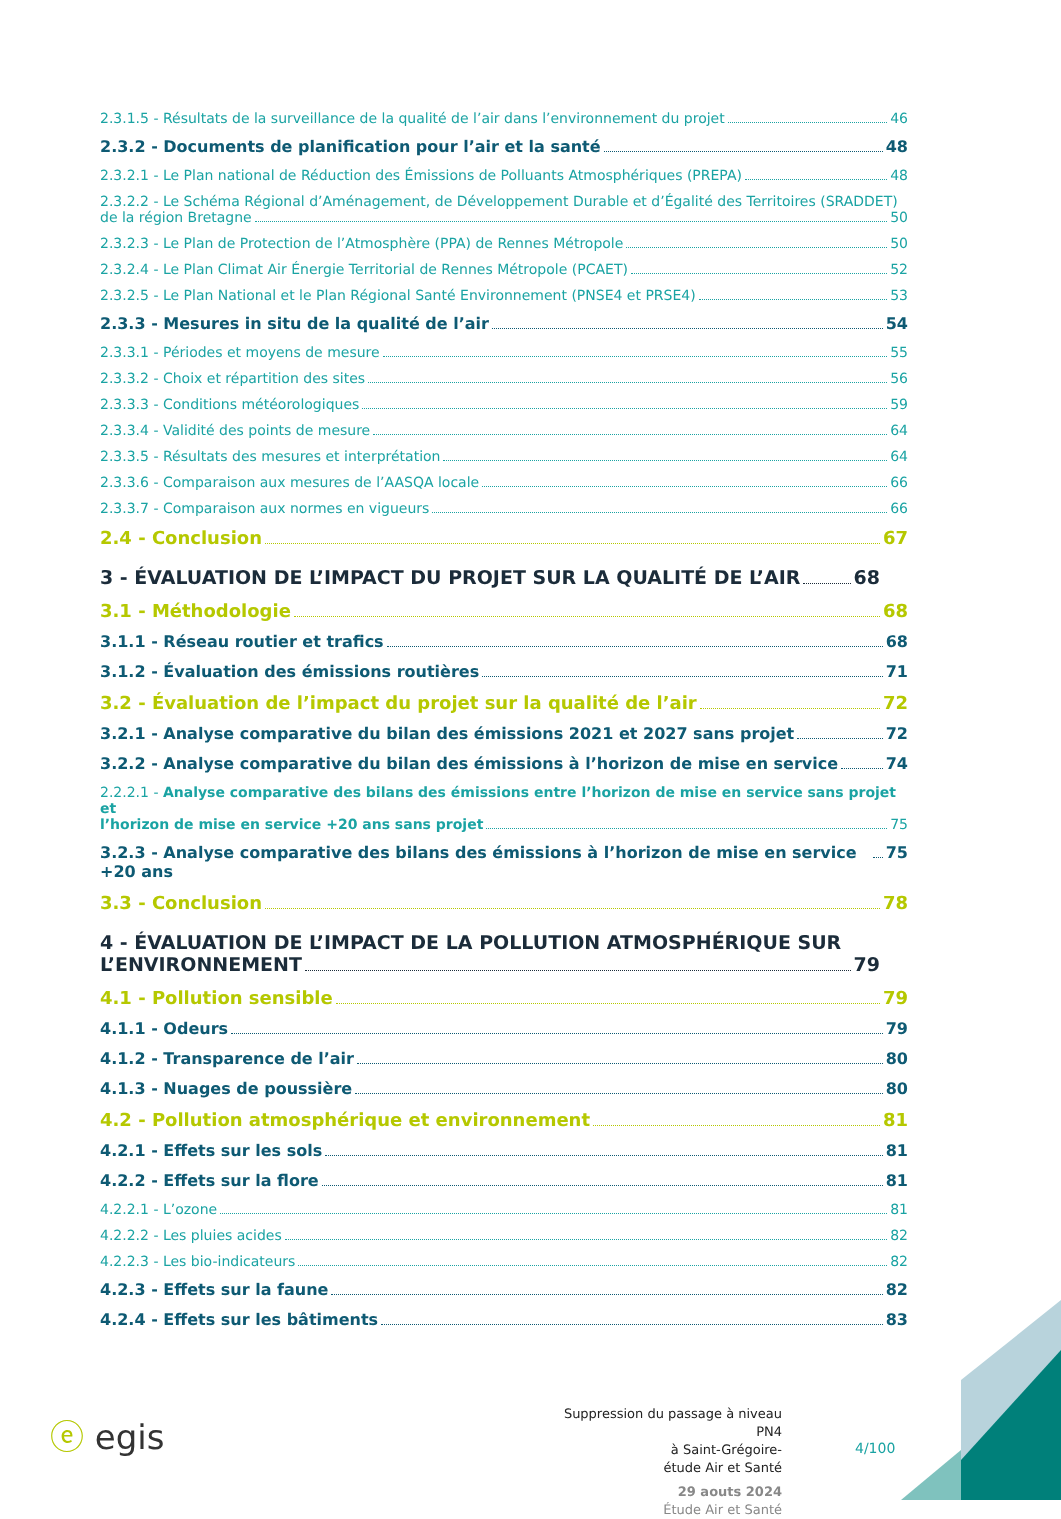2.3.1.5 - Résultats de la surveillance de la qualité de l’air dans l’environnement du projet 46
2.3.2 - Documents de planification pour l’air et la santé 48
2.3.2.1 - Le Plan national de Réduction des Émissions de Polluants Atmosphériques (PREPA) 48
2.3.2.2 - Le Schéma Régional d’Aménagement, de Développement Durable et d’Égalité des Territoires (SRADDET)
de la région Bretagne 50
2.3.2.3 - Le Plan de Protection de l’Atmosphère (PPA) de Rennes Métropole 50
2.3.2.4 - Le Plan Climat Air Énergie Territorial de Rennes Métropole (PCAET) 52
2.3.2.5 - Le Plan National et le Plan Régional Santé Environnement (PNSE4 et PRSE4) 53
2.3.3 - Mesures in situ de la qualité de l’air 54
2.3.3.1 - Périodes et moyens de mesure 55
2.3.3.2 - Choix et répartition des sites 56
2.3.3.3 - Conditions météorologiques 59
2.3.3.4 - Validité des points de mesure 64
2.3.3.5 - Résultats des mesures et interprétation 64
2.3.3.6 - Comparaison aux mesures de l’AASQA locale 66
2.3.3.7 - Comparaison aux normes en vigueurs 66
2.4 - Conclusion 67
3 - ÉVALUATION DE L’IMPACT DU PROJET SUR LA QUALITÉ DE L’AIR 68
3.1 - Méthodologie 68
3.1.1 - Réseau routier et trafics 68
3.1.2 - Évaluation des émissions routières 71
3.2 - Évaluation de l’impact du projet sur la qualité de l’air 72
3.2.1 - Analyse comparative du bilan des émissions 2021 et 2027 sans projet 72
3.2.2 - Analyse comparative du bilan des émissions à l’horizon de mise en service 74
2.2.2.1 - Analyse comparative des bilans des émissions entre l’horizon de mise en service sans projet et
l’horizon de mise en service +20 ans sans projet 75
3.2.3 - Analyse comparative des bilans des émissions à l’horizon de mise en service +20 ans 75
3.3 - Conclusion 78
4 - ÉVALUATION DE L’IMPACT DE LA POLLUTION ATMOSPHÉRIQUE SUR
L’ENVIRONNEMENT 79
4.1 - Pollution sensible 79
4.1.1 - Odeurs 79
4.1.2 - Transparence de l’air 80
4.1.3 - Nuages de poussière 80
4.2 - Pollution atmosphérique et environnement 81
4.2.1 - Effets sur les sols 81
4.2.2 - Effets sur la flore 81
4.2.2.1 - L’ozone 81
4.2.2.2 - Les pluies acides 82
4.2.2.3 - Les bio-indicateurs 82
4.2.3 - Effets sur la faune 82
4.2.4 - Effets sur les bâtiments 83
ⓔ egis
Suppression du passage à niveau PN4
à Saint-Grégoire-
étude Air et Santé
29 aouts 2024
Étude Air et Santé
4/100